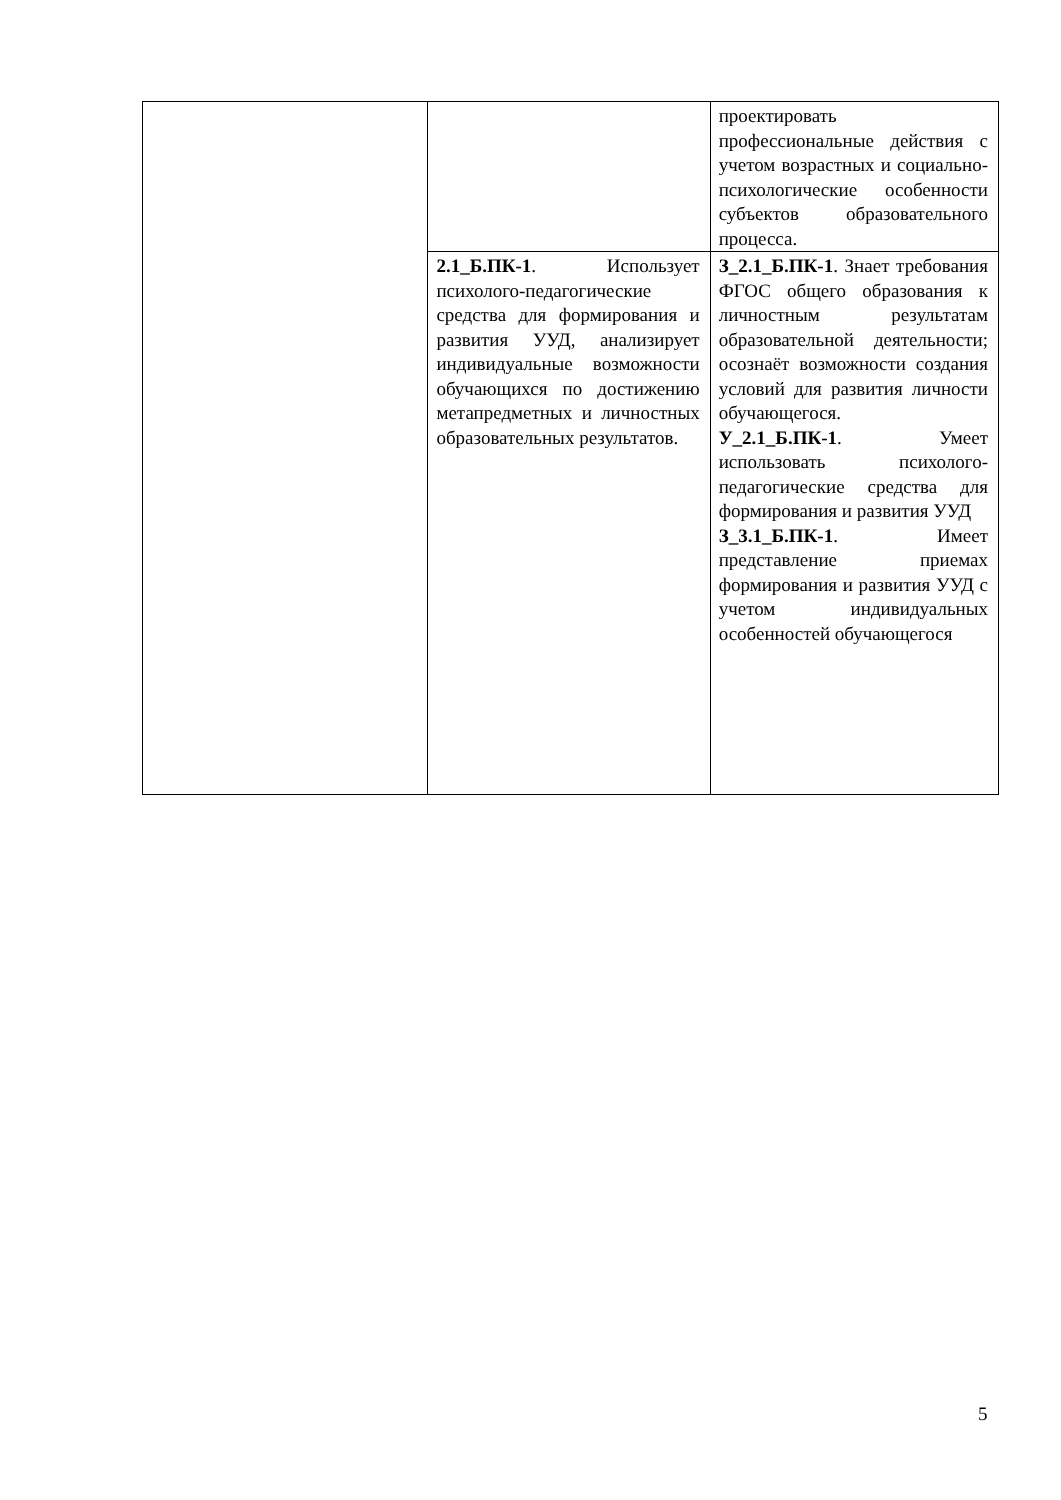| | | проектировать профессиональные действия с учетом возрастных и социально-психологические особенности субъектов образовательного процесса. |
| | 2.1_Б.ПК-1 . Использует психолого-педагогические средства для формирования и развития УУД, анализирует индивидуальные возможности обучающихся по достижению метапредметных и личностных образовательных результатов. | З_2.1_Б.ПК-1 . Знает требования ФГОС общего образования к личностным результатам образовательной деятельности; осознаёт возможности создания условий для развития личности обучающегося. У_2.1_Б.ПК-1 . Умеет использовать психолого-педагогические средства для формирования и развития УУД З_3.1_Б.ПК-1 . Имеет представление приемах формирования и развития УУД с учетом индивидуальных особенностей обучающегося |
5